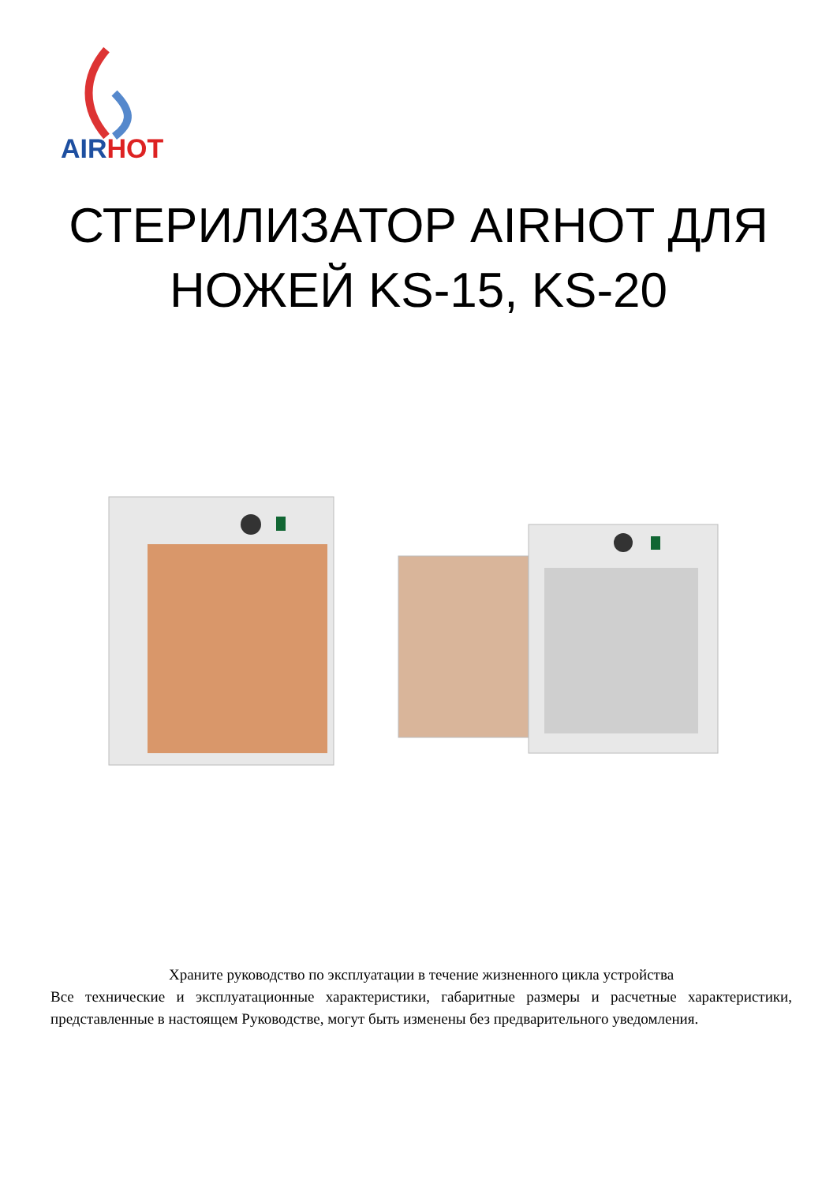AIR HOT
СТЕРИЛИЗАТОР AIRHOT ДЛЯ
НОЖЕЙ KS-15, KS-20
Храните руководство по эксплуатации в течение жизненного цикла устройства
Все технические и эксплуатационные характеристики, габаритные размеры и расчетные характеристики, представленные в настоящем Руководстве, могут быть изменены без предварительного уведомления.